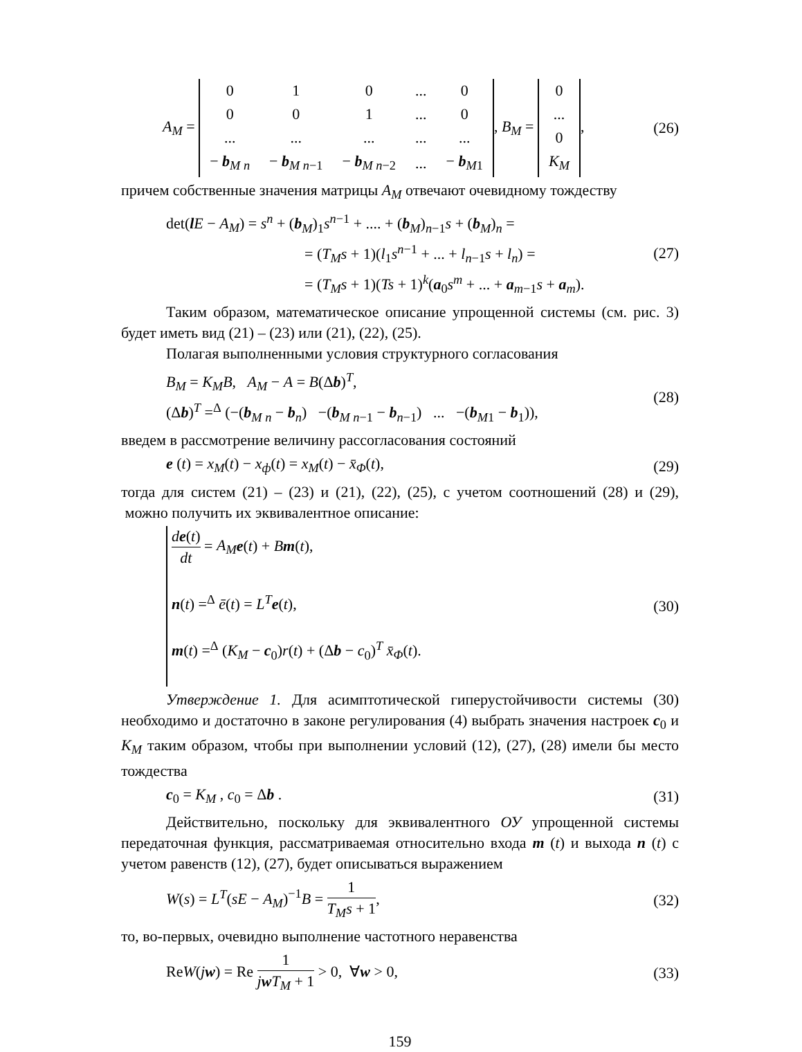A<sub>M</sub> =
| 0 | 1 | 0 | ... | 0 |
| 0 | 0 | 1 | ... | 0 |
| ... | ... | ... | ... | ... |
| − b<sub>M n</sub> | − b<sub>M n−1</sub> | − b<sub>M n−2</sub> | ... | − b<sub>M1</sub> |
, B<sub>M</sub> =
| 0 |
| ... |
| 0 |
| K<sub>M</sub> |
,
(26)
причем собственные значения матрицы A<sub>M</sub> отвечают очевидному тождеству
det(lE − A<sub>M</sub>) = s<sup>n</sup> + (b<sub>M</sub>)<sub>1</sub>s<sup>n−1</sup> + .... + (b<sub>M</sub>)<sub>n−1</sub>s + (b<sub>M</sub>)<sub>n</sub> =
= (T<sub>M</sub>s + 1)(l<sub>1</sub>s<sup>n−1</sup> + ... + l<sub>n−1</sub>s + l<sub>n</sub>) =
= (T<sub>M</sub>s + 1)(Ts + 1)<sup>k</sup>(a<sub>0</sub>s<sup>m</sup> + ... + a<sub>m−1</sub>s + a<sub>m</sub>).
(27)
Таким образом, математическое описание упрощенной системы (см. рис. 3) будет иметь вид (21) – (23) или (21), (22), (25).
Полагая выполненными условия структурного согласования
B<sub>M</sub> = K<sub>M</sub>B, A<sub>M</sub> − A = B(Δb)<sup>T</sup>,
(Δb)<sup>T</sup> =<sup>Δ</sup> (−(b<sub>M n</sub> − b<sub>n</sub>) −(b<sub>M n−1</sub> − b<sub>n−1</sub>) ... −(b<sub>M1</sub> − b<sub>1</sub>)),
(28)
введем в рассмотрение величину рассогласования состояний
e (t) = x<sub>M</sub>(t) − x<sub>ф</sub>(t) = x<sub>M</sub>(t) − x̄<sub>Φ</sub>(t),
(29)
тогда для систем (21) – (23) и (21), (22), (25), с учетом соотношений (28) и (29), можно получить их эквивалентное описание:
de(t) dt = A<sub>M</sub> e(t) + Bm(t),
n(t) =<sup>Δ</sup> ē(t) = L<sup>T</sup> e(t),
m(t) =<sup>Δ</sup> (K<sub>M</sub> − c<sub>0</sub>)r(t) + (Δb − c<sub>0</sub>)<sup>T</sup> x̄<sub>Φ</sub>(t).
(30)
Утверждение 1. Для асимптотической гиперустойчивости системы (30) необходимо и достаточно в законе регулирования (4) выбрать значения настроек c<sub>0</sub> и K<sub>M</sub> таким образом, чтобы при выполнении условий (12), (27), (28) имели бы место тождества
c<sub>0</sub> = K<sub>M</sub> , c<sub>0</sub> = Δb . (31)
Действительно, поскольку для эквивалентного ОУ упрощенной системы передаточная функция, рассматриваемая относительно входа m (t) и выхода n (t) с учетом равенств (12), (27), будет описываться выражением
W(s) = L<sup>T</sup>(sE − A<sub>M</sub>)<sup>−1</sup>B = 1 T<sub>M</sub>s + 1,
(32)
то, во-первых, очевидно выполнение частотного неравенства
ReW(jw) = Re 1 jwT<sub>M</sub> + 1 > 0, ∀w > 0,
(33)
159